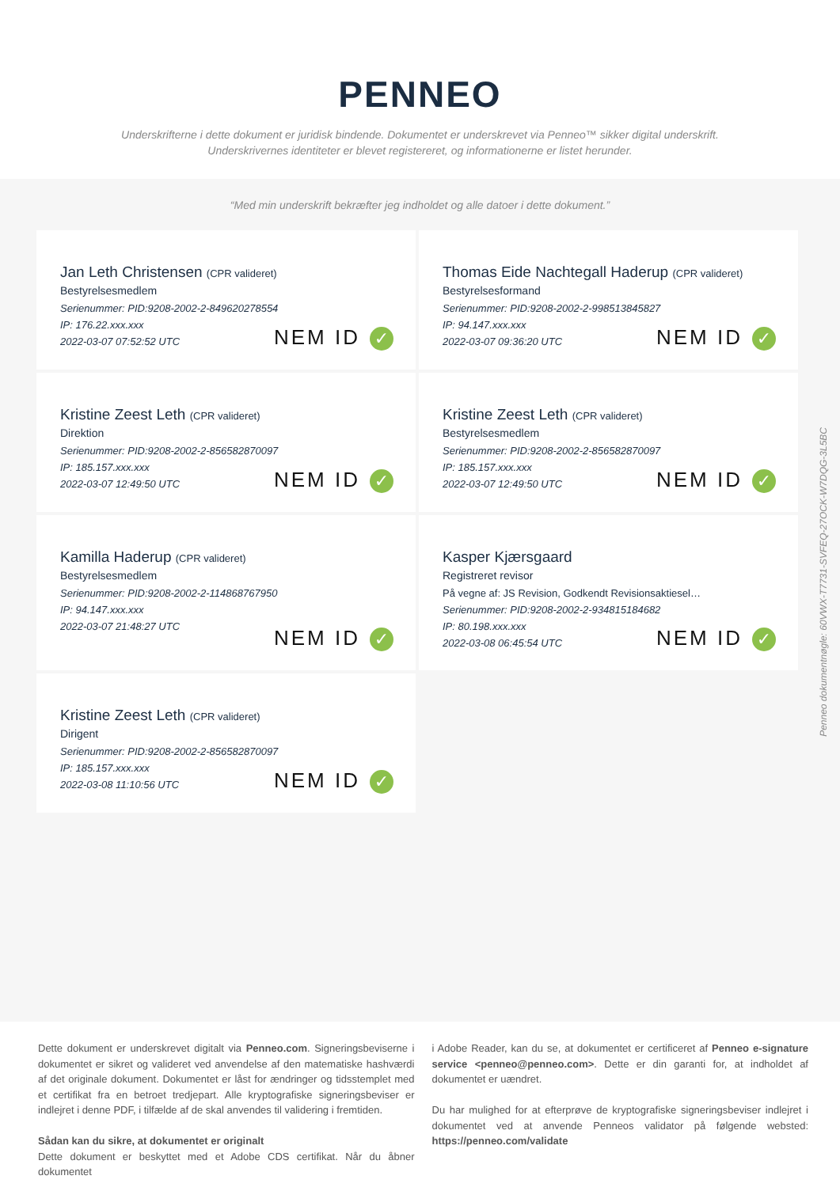PENNEO
Underskrifterne i dette dokument er juridisk bindende. Dokumentet er underskrevet via Penneo™ sikker digital underskrift.
Underskrivernes identiteter er blevet registereret, og informationerne er listet herunder.
“Med min underskrift bekræfter jeg indholdet og alle datoer i dette dokument.”
Jan Leth Christensen (CPR valideret)
Bestyrelsesmedlem
Serienummer: PID:9208-2002-2-849620278554
IP: 176.22.xxx.xxx
2022-03-07 07:52:52 UTC
NEM ID ✓
Thomas Eide Nachtegall Haderup (CPR valideret)
Bestyrelsesformand
Serienummer: PID:9208-2002-2-998513845827
IP: 94.147.xxx.xxx
2022-03-07 09:36:20 UTC
NEM ID ✓
Kristine Zeest Leth (CPR valideret)
Direktion
Serienummer: PID:9208-2002-2-856582870097
IP: 185.157.xxx.xxx
2022-03-07 12:49:50 UTC
NEM ID ✓
Kristine Zeest Leth (CPR valideret)
Bestyrelsesmedlem
Serienummer: PID:9208-2002-2-856582870097
IP: 185.157.xxx.xxx
2022-03-07 12:49:50 UTC
NEM ID ✓
Kamilla Haderup (CPR valideret)
Bestyrelsesmedlem
Serienummer: PID:9208-2002-2-114868767950
IP: 94.147.xxx.xxx
2022-03-07 21:48:27 UTC
NEM ID ✓
Kasper Kjærsgaard
Registreret revisor
På vegne af: JS Revision, Godkendt Revisionsaktiesel…
Serienummer: PID:9208-2002-2-934815184682
IP: 80.198.xxx.xxx
2022-03-08 06:45:54 UTC
NEM ID ✓
Kristine Zeest Leth (CPR valideret)
Dirigent
Serienummer: PID:9208-2002-2-856582870097
IP: 185.157.xxx.xxx
2022-03-08 11:10:56 UTC
NEM ID ✓
Penneo dokumentnøgle: 60VWX-T7731-SVFEQ-27OCK-W7DQG-3L5BC
Dette dokument er underskrevet digitalt via Penneo.com. Signeringsbeviserne i dokumentet er sikret og valideret ved anvendelse af den matematiske hashværdi af det originale dokument. Dokumentet er låst for ændringer og tidsstemplet med et certifikat fra en betroet tredjepart. Alle kryptografiske signeringsbeviser er indlejret i denne PDF, i tilfælde af de skal anvendes til validering i fremtiden.
Sådan kan du sikre, at dokumentet er originalt
Dette dokument er beskyttet med et Adobe CDS certifikat. Når du åbner dokumentet
i Adobe Reader, kan du se, at dokumentet er certificeret af Penneo e-signature service <penneo@penneo.com>. Dette er din garanti for, at indholdet af dokumentet er uændret.
Du har mulighed for at efterprøve de kryptografiske signeringsbeviser indlejret i dokumentet ved at anvende Penneos validator på følgende websted: https://penneo.com/validate